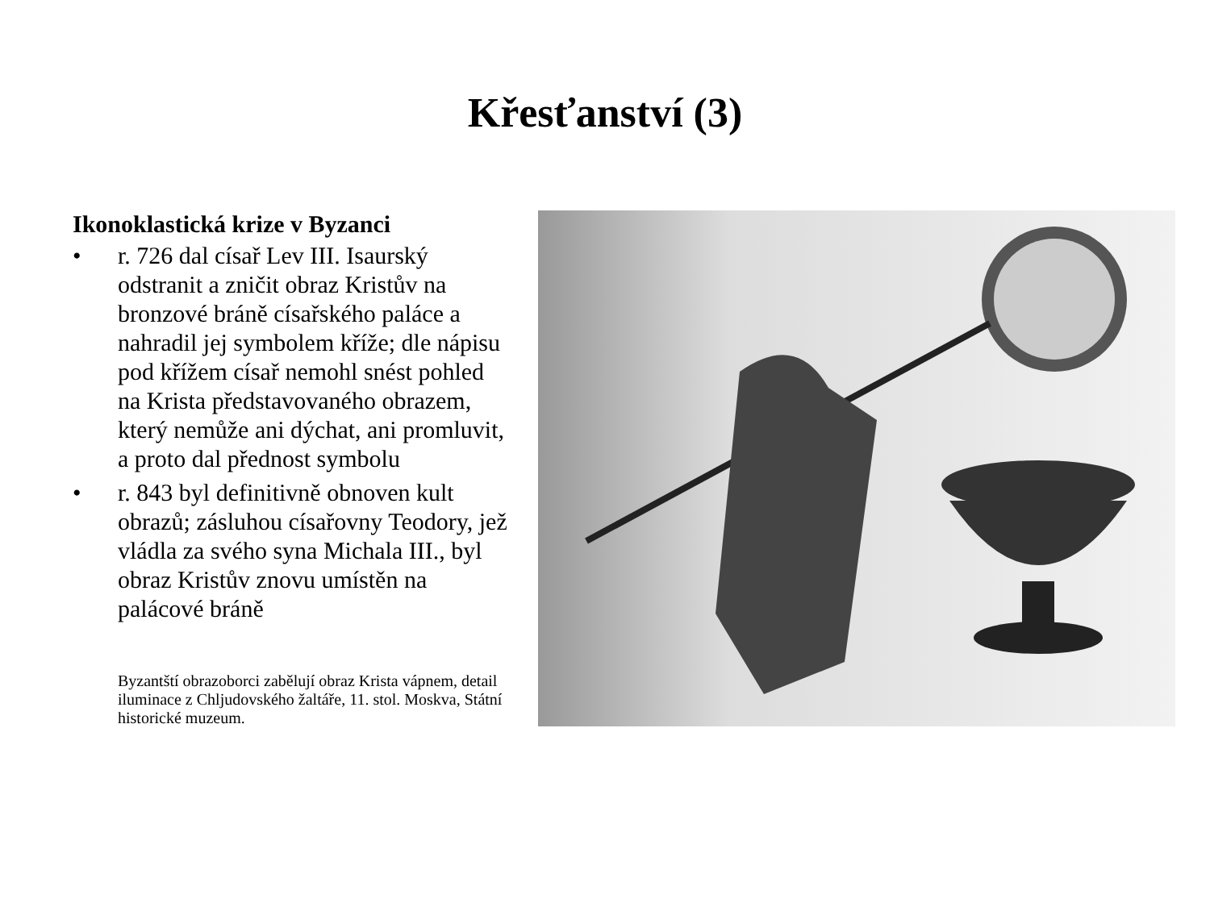Křesťanství (3)
Ikonoklastická krize v Byzanci
• r. 726 dal císař Lev III. Isaurský odstranit a zničit obraz Kristův na bronzové bráně císařského paláce a nahradil jej symbolem kříže; dle nápisu pod křížem císař nemohl snést pohled na Krista představovaného obrazem, který nemůže ani dýchat, ani promluvit, a proto dal přednost symbolu
• r. 843 byl definitivně obnoven kult obrazů; zásluhou císařovny Teodory, jež vládla za svého syna Michala III., byl obraz Kristův znovu umístěn na palácové bráně
Byzantští obrazoborci zabělují obraz Krista vápnem, detail iluminace z Chljudovského žaltáře, 11. stol. Moskva, Státní historické muzeum.